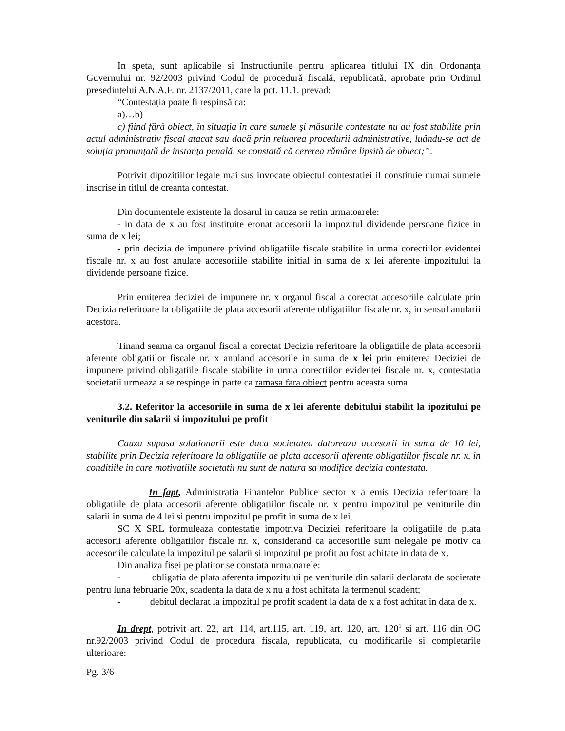In speta, sunt aplicabile si Instructiunile pentru aplicarea titlului IX din Ordonanța Guvernului nr. 92/2003 privind Codul de procedură fiscală, republicată, aprobate prin Ordinul presedintelui A.N.A.F. nr. 2137/2011, care la pct. 11.1. prevad:
“Contestația poate fi respinsă ca:
a)…b)
c) fiind fără obiect, în situația în care sumele şi măsurile contestate nu au fost stabilite prin actul administrativ fiscal atacat sau dacă prin reluarea procedurii administrative, luându-se act de soluția pronunțată de instanța penală, se constată că cererea rămâne lipsită de obiect;”.
Potrivit dipozitiilor legale mai sus invocate obiectul contestatiei il constituie numai sumele inscrise in titlul de creanta contestat.
Din documentele existente la dosarul in cauza se retin urmatoarele:
- in data de x au fost instituite eronat accesorii la impozitul dividende persoane fizice in suma de x lei;
- prin decizia de impunere privind obligatiile fiscale stabilite in urma corectiilor evidentei fiscale nr. x au fost anulate accesoriile stabilite initial in suma de x lei aferente impozitului la dividende persoane fizice.
Prin emiterea deciziei de impunere nr. x organul fiscal a corectat accesoriile calculate prin Decizia referitoare la obligatiile de plata accesorii aferente obligatiilor fiscale nr. x, in sensul anularii acestora.
Tinand seama ca organul fiscal a corectat Decizia referitoare la obligatiile de plata accesorii aferente obligatiilor fiscale nr. x anuland accesorile in suma de x lei prin emiterea Deciziei de impunere privind obligatiile fiscale stabilite in urma corectiilor evidentei fiscale nr. x, contestatia societatii urmeaza a se respinge in parte ca ramasa fara obiect pentru aceasta suma.
3.2. Referitor la accesoriile in suma de x lei aferente debitului stabilit la ipozitului pe veniturile din salarii si impozitului pe profit
Cauza supusa solutionarii este daca societatea datoreaza accesorii in suma de 10 lei, stabilite prin Decizia referitoare la obligatiile de plata accesorii aferente obligatiilor fiscale nr. x, in conditiile in care motivatiile societatii nu sunt de natura sa modifice decizia contestata.
In fapt, Administratia Finantelor Publice sector x a emis Decizia referitoare la obligatiile de plata accesorii aferente obligatiilor fiscale nr. x pentru impozitul pe veniturile din salarii in suma de 4 lei si pentru impozitul pe profit in suma de x lei.
SC X SRL formuleaza contestatie impotriva Deciziei referitoare la obligatiile de plata accesorii aferente obligatiilor fiscale nr. x, considerand ca accesoriile sunt nelegale pe motiv ca accesoriile calculate la impozitul pe salarii si impozitul pe profit au fost achitate in data de x.
Din analiza fisei pe platitor se constata urmatoarele:
- obligatia de plata aferenta impozitului pe veniturile din salarii declarata de societate pentru luna februarie 20x, scadenta la data de x nu a fost achitata la termenul scadent;
- debitul declarat la impozitul pe profit scadent la data de x a fost achitat in data de x.
In drept, potrivit art. 22, art. 114, art.115, art. 119, art. 120, art. 120<sup>1</sup> si art. 116 din OG nr.92/2003 privind Codul de procedura fiscala, republicata, cu modificarile si completarile ulterioare:
Pg. 3/6